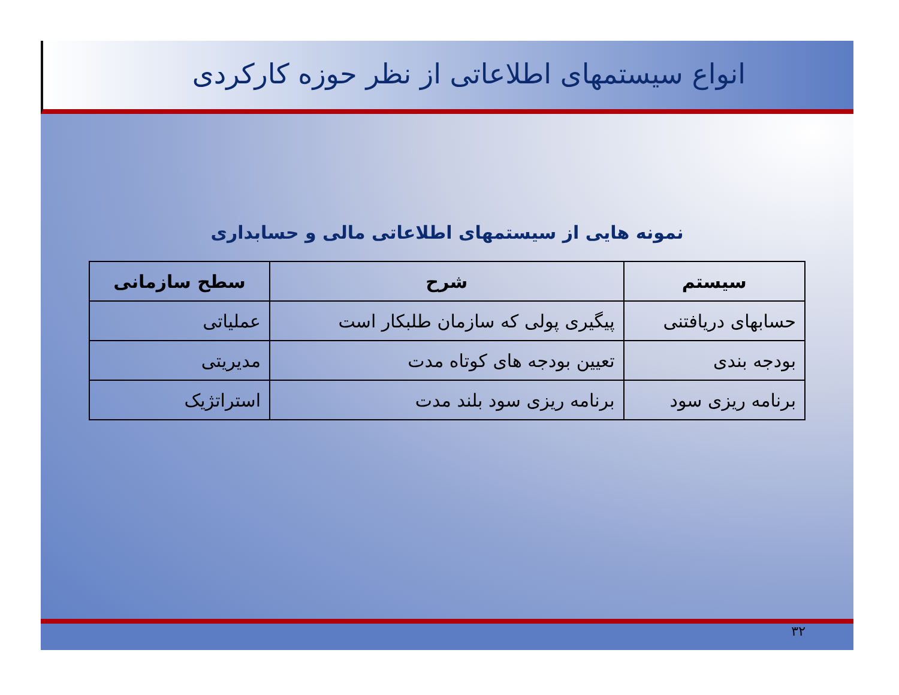انواع سیستمهای اطلاعاتی از نظر حوزه کارکردی
نمونه هایی از سیستمهای اطلاعاتی مالی و حسابداری
| سیستم | شرح | سطح سازمانی |
| --- | --- | --- |
| حسابهای دریافتنی | پیگیری پولی که سازمان طلبکار است | عملیاتی |
| بودجه بندی | تعیین بودجه های کوتاه مدت | مدیریتی |
| برنامه ریزی سود | برنامه ریزی سود بلند مدت | استراتژیک |
۳۲